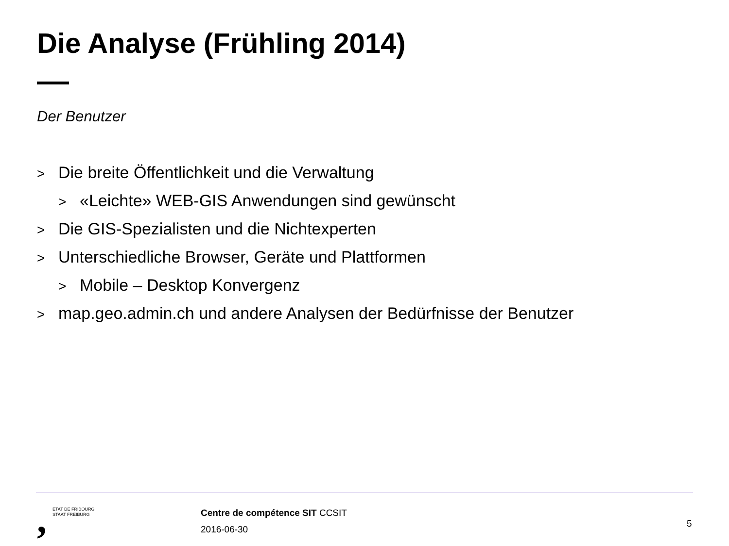Die Analyse (Frühling 2014)
Der Benutzer
> Die breite Öffentlichkeit und die Verwaltung
> «Leichte» WEB-GIS Anwendungen sind gewünscht
> Die GIS-Spezialisten und die Nichtexperten
> Unterschiedliche Browser, Geräte und Plattformen
> Mobile – Desktop Konvergenz
> map.geo.admin.ch und andere Analysen der Bedürfnisse der Benutzer
,
ETAT DE FRIBOURG
STAAT FREIBURG
Centre de compétence SIT CCSIT
2016-06-30
5